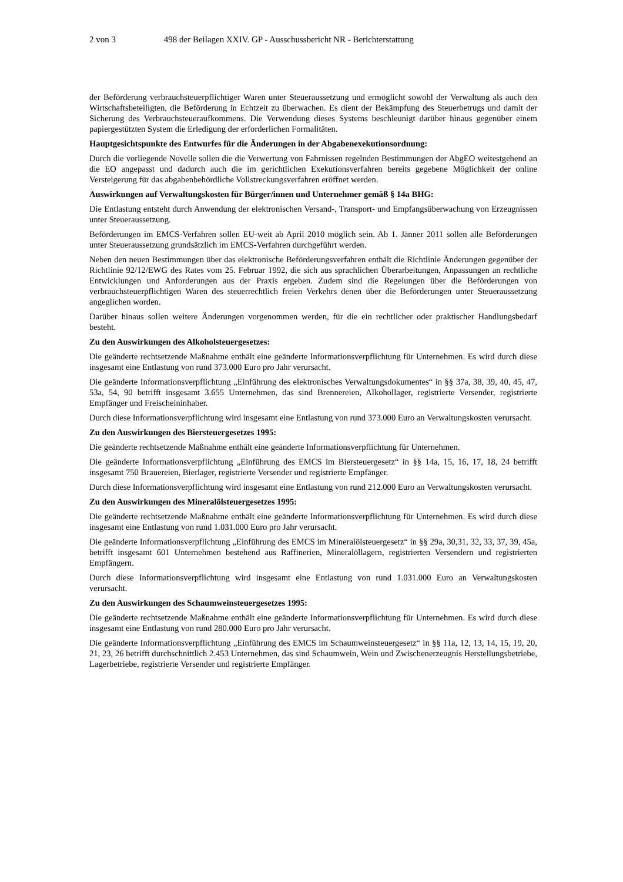2 von 3 498 der Beilagen XXIV. GP - Ausschussbericht NR - Berichterstattung
der Beförderung verbrauchsteuerpflichtiger Waren unter Steueraussetzung und ermöglicht sowohl der Verwaltung als auch den Wirtschaftsbeteiligten, die Beförderung in Echtzeit zu überwachen. Es dient der Bekämpfung des Steuerbetrugs und damit der Sicherung des Verbrauchsteueraufkommens. Die Verwendung dieses Systems beschleunigt darüber hinaus gegenüber einem papiergestützten System die Erledigung der erforderlichen Formalitäten.
Hauptgesichtspunkte des Entwurfes für die Änderungen in der Abgabenexekutionsordnung:
Durch die vorliegende Novelle sollen die die Verwertung von Fahrnissen regelnden Bestimmungen der AbgEO weitestgehend an die EO angepasst und dadurch auch die im gerichtlichen Exekutionsverfahren bereits gegebene Möglichkeit der online Versteigerung für das abgabenbehördliche Vollstreckungsverfahren eröffnet werden.
Auswirkungen auf Verwaltungskosten für Bürger/innen und Unternehmer gemäß § 14a BHG:
Die Entlastung entsteht durch Anwendung der elektronischen Versand-, Transport- und Empfangsüberwachung von Erzeugnissen unter Steueraussetzung.
Beförderungen im EMCS-Verfahren sollen EU-weit ab April 2010 möglich sein. Ab 1. Jänner 2011 sollen alle Beförderungen unter Steueraussetzung grundsätzlich im EMCS-Verfahren durchgeführt werden.
Neben den neuen Bestimmungen über das elektronische Beförderungsverfahren enthält die Richtlinie Änderungen gegenüber der Richtlinie 92/12/EWG des Rates vom 25. Februar 1992, die sich aus sprachlichen Überarbeitungen, Anpassungen an rechtliche Entwicklungen und Anforderungen aus der Praxis ergeben. Zudem sind die Regelungen über die Beförderungen von verbrauchsteuerpflichtigen Waren des steuerrechtlich freien Verkehrs denen über die Beförderungen unter Steueraussetzung angeglichen worden.
Darüber hinaus sollen weitere Änderungen vorgenommen werden, für die ein rechtlicher oder praktischer Handlungsbedarf besteht.
Zu den Auswirkungen des Alkoholsteuergesetzes:
Die geänderte rechtsetzende Maßnahme enthält eine geänderte Informationsverpflichtung für Unternehmen. Es wird durch diese insgesamt eine Entlastung von rund 373.000 Euro pro Jahr verursacht.
Die geänderte Informationsverpflichtung „Einführung des elektronisches Verwaltungsdokumentes“ in §§ 37a, 38, 39, 40, 45, 47, 53a, 54, 90 betrifft insgesamt 3.655 Unternehmen, das sind Brennereien, Alkohollager, registrierte Versender, registrierte Empfänger und Freischeininhaber.
Durch diese Informationsverpflichtung wird insgesamt eine Entlastung von rund 373.000 Euro an Verwaltungskosten verursacht.
Zu den Auswirkungen des Biersteuergesetzes 1995:
Die geänderte rechtsetzende Maßnahme enthält eine geänderte Informationsverpflichtung für Unternehmen.
Die geänderte Informationsverpflichtung „Einführung des EMCS im Biersteuergesetz“ in §§ 14a, 15, 16, 17, 18, 24 betrifft insgesamt 750 Brauereien, Bierlager, registrierte Versender und registrierte Empfänger.
Durch diese Informationsverpflichtung wird insgesamt eine Entlastung von rund 212.000 Euro an Verwaltungskosten verursacht.
Zu den Auswirkungen des Mineralölsteuergesetzes 1995:
Die geänderte rechtsetzende Maßnahme enthält eine geänderte Informationsverpflichtung für Unternehmen. Es wird durch diese insgesamt eine Entlastung von rund 1.031.000 Euro pro Jahr verursacht.
Die geänderte Informationsverpflichtung „Einführung des EMCS im Mineralölsteuergesetz“ in §§ 29a, 30,31, 32, 33, 37, 39, 45a, betrifft insgesamt 601 Unternehmen bestehend aus Raffinerien, Mineralöllagern, registrierten Versendern und registrierten Empfängern.
Durch diese Informationsverpflichtung wird insgesamt eine Entlastung von rund 1.031.000 Euro an Verwaltungskosten verursacht.
Zu den Auswirkungen des Schaumweinsteuergesetzes 1995:
Die geänderte rechtsetzende Maßnahme enthält eine geänderte Informationsverpflichtung für Unternehmen. Es wird durch diese insgesamt eine Entlastung von rund 280.000 Euro pro Jahr verursacht.
Die geänderte Informationsverpflichtung „Einführung des EMCS im Schaumweinsteuergesetz“ in §§ 11a, 12, 13, 14, 15, 19, 20, 21, 23, 26 betrifft durchschnittlich 2.453 Unternehmen, das sind Schaumwein, Wein und Zwischenerzeugnis Herstellungsbetriebe, Lagerbetriebe, registrierte Versender und registrierte Empfänger.